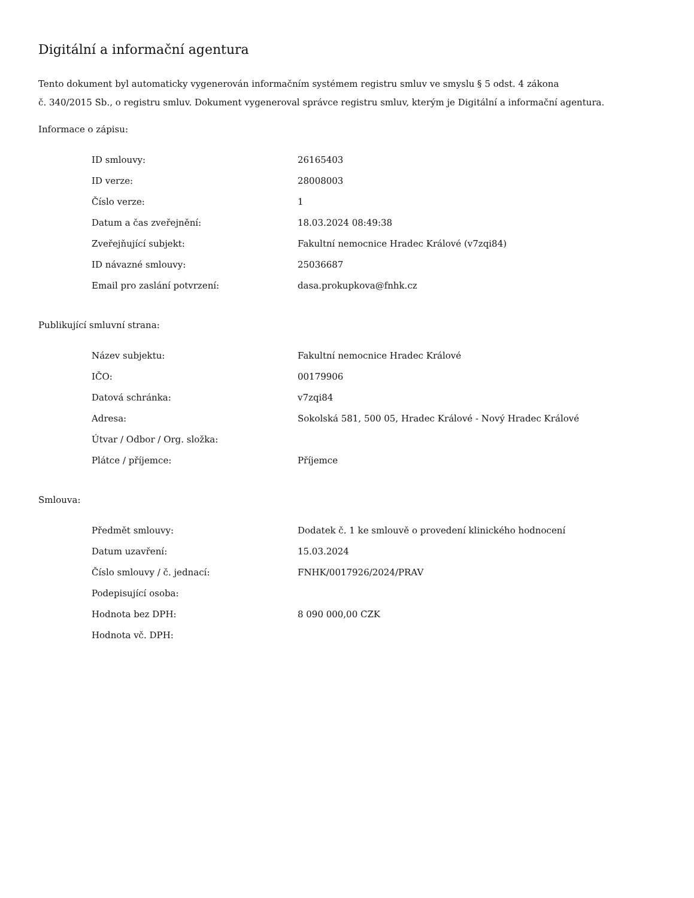Digitální a informační agentura
Tento dokument byl automaticky vygenerován informačním systémem registru smluv ve smyslu § 5 odst. 4 zákona
č. 340/2015 Sb., o registru smluv. Dokument vygeneroval správce registru smluv, kterým je Digitální a informační agentura.
Informace o zápisu:
| ID smlouvy: | 26165403 |
| ID verze: | 28008003 |
| Číslo verze: | 1 |
| Datum a čas zveřejnění: | 18.03.2024 08:49:38 |
| Zveřejňující subjekt: | Fakultní nemocnice Hradec Králové (v7zqi84) |
| ID návazné smlouvy: | 25036687 |
| Email pro zaslání potvrzení: | dasa.prokupkova@fnhk.cz |
Publikující smluvní strana:
| Název subjektu: | Fakultní nemocnice Hradec Králové |
| IČO: | 00179906 |
| Datová schránka: | v7zqi84 |
| Adresa: | Sokolská 581, 500 05, Hradec Králové - Nový Hradec Králové |
| Útvar / Odbor / Org. složka: | |
| Plátce / příjemce: | Příjemce |
Smlouva:
| Předmět smlouvy: | Dodatek č. 1 ke smlouvě o provedení klinického hodnocení |
| Datum uzavření: | 15.03.2024 |
| Číslo smlouvy / č. jednací: | FNHK/0017926/2024/PRAV |
| Podepisující osoba: | |
| Hodnota bez DPH: | 8 090 000,00 CZK |
| Hodnota vč. DPH: | |